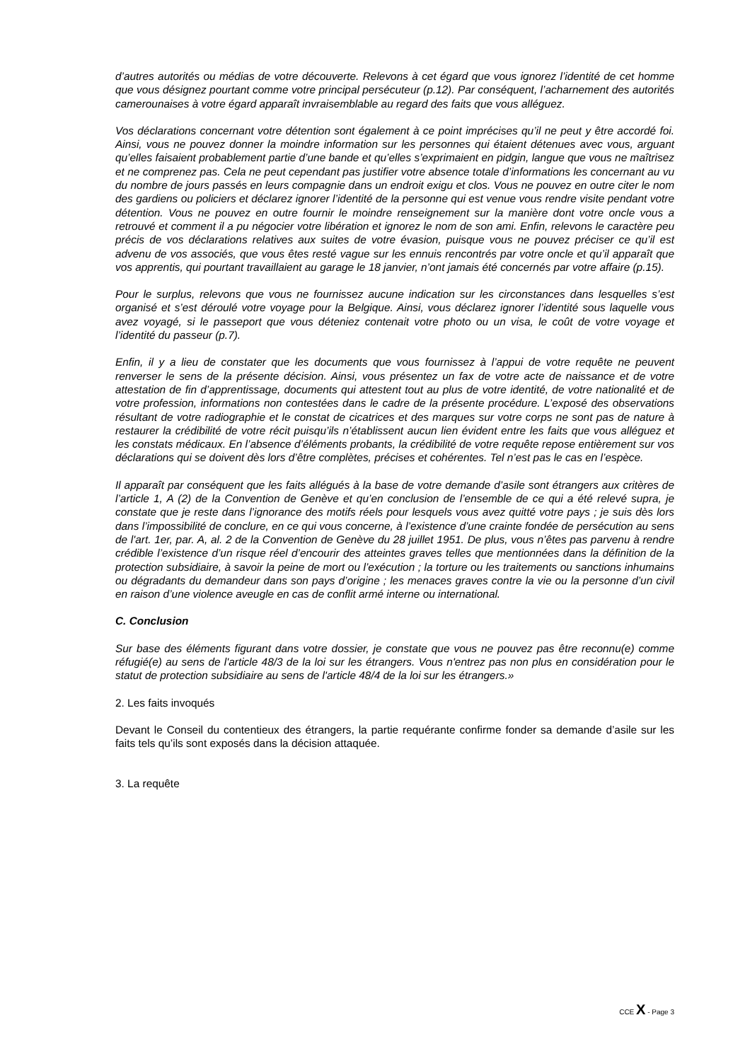d’autres autorités ou médias de votre découverte. Relevons à cet égard que vous ignorez l’identité de cet homme que vous désignez pourtant comme votre principal persécuteur (p.12). Par conséquent, l’acharnement des autorités camerounaises à votre égard apparaît invraisemblable au regard des faits que vous alléguez.
Vos déclarations concernant votre détention sont également à ce point imprécises qu’il ne peut y être accordé foi. Ainsi, vous ne pouvez donner la moindre information sur les personnes qui étaient détenues avec vous, arguant qu’elles faisaient probablement partie d’une bande et qu’elles s’exprimaient en pidgin, langue que vous ne maîtrisez et ne comprenez pas. Cela ne peut cependant pas justifier votre absence totale d’informations les concernant au vu du nombre de jours passés en leurs compagnie dans un endroit exigu et clos. Vous ne pouvez en outre citer le nom des gardiens ou policiers et déclarez ignorer l’identité de la personne qui est venue vous rendre visite pendant votre détention. Vous ne pouvez en outre fournir le moindre renseignement sur la manière dont votre oncle vous a retrouvé et comment il a pu négocier votre libération et ignorez le nom de son ami. Enfin, relevons le caractère peu précis de vos déclarations relatives aux suites de votre évasion, puisque vous ne pouvez préciser ce qu’il est advenu de vos associés, que vous êtes resté vague sur les ennuis rencontrés par votre oncle et qu’il apparaît que vos apprentis, qui pourtant travaillaient au garage le 18 janvier, n’ont jamais été concernés par votre affaire (p.15).
Pour le surplus, relevons que vous ne fournissez aucune indication sur les circonstances dans lesquelles s’est organisé et s’est déroulé votre voyage pour la Belgique. Ainsi, vous déclarez ignorer l’identité sous laquelle vous avez voyagé, si le passeport que vous déteniez contenait votre photo ou un visa, le coût de votre voyage et l’identité du passeur (p.7).
Enfin, il y a lieu de constater que les documents que vous fournissez à l’appui de votre requête ne peuvent renverser le sens de la présente décision. Ainsi, vous présentez un fax de votre acte de naissance et de votre attestation de fin d’apprentissage, documents qui attestent tout au plus de votre identité, de votre nationalité et de votre profession, informations non contestées dans le cadre de la présente procédure. L’exposé des observations résultant de votre radiographie et le constat de cicatrices et des marques sur votre corps ne sont pas de nature à restaurer la crédibilité de votre récit puisqu’ils n’établissent aucun lien évident entre les faits que vous alléguez et les constats médicaux. En l’absence d’éléments probants, la crédibilité de votre requête repose entièrement sur vos déclarations qui se doivent dès lors d’être complètes, précises et cohérentes. Tel n’est pas le cas en l’espèce.
Il apparaît par conséquent que les faits allégués à la base de votre demande d’asile sont étrangers aux critères de l’article 1, A (2) de la Convention de Genève et qu’en conclusion de l’ensemble de ce qui a été relevé supra, je constate que je reste dans l’ignorance des motifs réels pour lesquels vous avez quitté votre pays ; je suis dès lors dans l’impossibilité de conclure, en ce qui vous concerne, à l’existence d’une crainte fondée de persécution au sens de l'art. 1er, par. A, al. 2 de la Convention de Genève du 28 juillet 1951. De plus, vous n’êtes pas parvenu à rendre crédible l’existence d’un risque réel d’encourir des atteintes graves telles que mentionnées dans la définition de la protection subsidiaire, à savoir la peine de mort ou l’exécution ; la torture ou les traitements ou sanctions inhumains ou dégradants du demandeur dans son pays d’origine ; les menaces graves contre la vie ou la personne d’un civil en raison d’une violence aveugle en cas de conflit armé interne ou international.
C. Conclusion
Sur base des éléments figurant dans votre dossier, je constate que vous ne pouvez pas être reconnu(e) comme réfugié(e) au sens de l'article 48/3 de la loi sur les étrangers. Vous n'entrez pas non plus en considération pour le statut de protection subsidiaire au sens de l'article 48/4 de la loi sur les étrangers.»
2. Les faits invoqués
Devant le Conseil du contentieux des étrangers, la partie requérante confirme fonder sa demande d’asile sur les faits tels qu’ils sont exposés dans la décision attaquée.
3. La requête
CCE X - Page 3